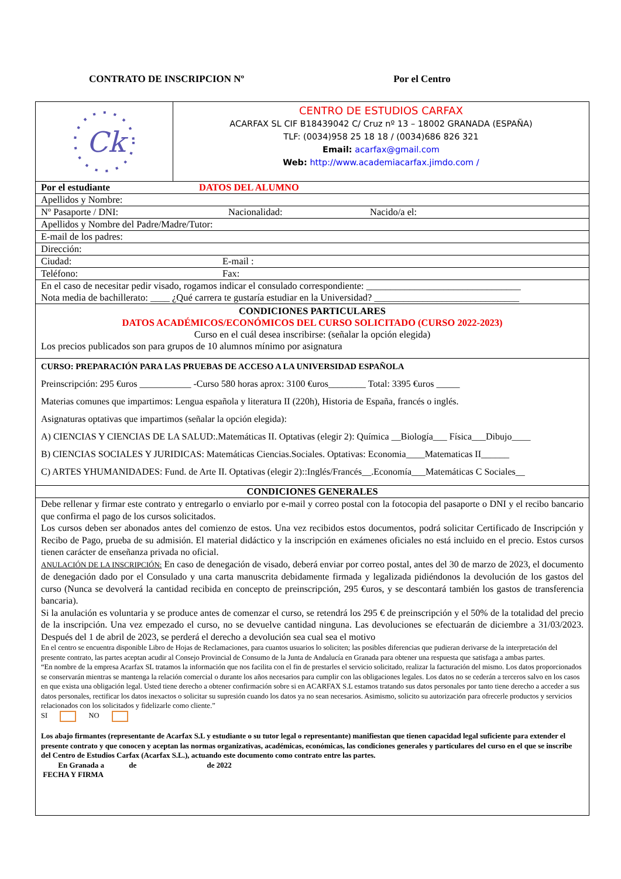CONTRATO DE INSCRIPCION Nº Por el Centro
Ck
CENTRO DE ESTUDIOS CARFAX
ACARFAX SL CIF B18439042 C/ Cruz nº 13 – 18002 GRANADA (ESPAÑA)
TLF: (0034)958 25 18 18 / (0034)686 826 321
Email: acarfax@gmail.com
Web: http://www.academiacarfax.jimdo.com /
Por el estudiante DATOS DEL ALUMNO
Apellidos y Nombre:
Nº Pasaporte / DNI: Nacionalidad: Nacido/a el:
Apellidos y Nombre del Padre/Madre/Tutor:
E-mail de los padres:
Dirección:
Ciudad: E-mail :
Teléfono: Fax:
En el caso de necesitar pedir visado, rogamos indicar el consulado correspondiente: ________________________________
Nota media de bachillerato: ____ ¿Qué carrera te gustaría estudiar en la Universidad? ______________________________
CONDICIONES PARTICULARES
DATOS ACADÉMICOS/ECONÓMICOS DEL CURSO SOLICITADO (CURSO 2022-2023)
Curso en el cuál desea inscribirse: (señalar la opción elegida)
Los precios publicados son para grupos de 10 alumnos mínimo por asignatura
CURSO: PREPARACIÓN PARA LAS PRUEBAS DE ACCESO A LA UNIVERSIDAD ESPAÑOLA
Preinscripción: 295 €uros ___________ -Curso 580 horas aprox: 3100 €uros________ Total: 3395 €uros _____
Materias comunes que impartimos: Lengua española y literatura II (220h), Historia de España, francés o inglés.
Asignaturas optativas que impartimos (señalar la opción elegida):
A) CIENCIAS Y CIENCIAS DE LA SALUD:.Matemáticas II. Optativas (elegir 2): Química __Biología___ Física___Dibujo____
B) CIENCIAS SOCIALES Y JURIDICAS: Matemáticas Ciencias.Sociales. Optativas: Economia____Matematicas II______
C) ARTES YHUMANIDADES: Fund. de Arte II. Optativas (elegir 2)::Inglés/Francés__.Economía___Matemáticas C Sociales__
CONDICIONES GENERALES
Debe rellenar y firmar este contrato y entregarlo o enviarlo por e-mail y correo postal con la fotocopia del pasaporte o DNI y el recibo bancario que confirma el pago de los cursos solicitados.
Los cursos deben ser abonados antes del comienzo de estos. Una vez recibidos estos documentos, podrá solicitar Certificado de Inscripción y Recibo de Pago, prueba de su admisión. El material didáctico y la inscripción en exámenes oficiales no está incluido en el precio. Estos cursos tienen carácter de enseñanza privada no oficial.
ANULACIÓN DE LA INSCRIPCIÓN: En caso de denegación de visado, deberá enviar por correo postal, antes del 30 de marzo de 2023, el documento de denegación dado por el Consulado y una carta manuscrita debidamente firmada y legalizada pidiéndonos la devolución de los gastos del curso (Nunca se devolverá la cantidad recibida en concepto de preinscripción, 295 €uros, y se descontará también los gastos de transferencia bancaria).
Si la anulación es voluntaria y se produce antes de comenzar el curso, se retendrá los 295 € de preinscripción y el 50% de la totalidad del precio de la inscripción. Una vez empezado el curso, no se devuelve cantidad ninguna. Las devoluciones se efectuarán de diciembre a 31/03/2023. Después del 1 de abril de 2023, se perderá el derecho a devolución sea cual sea el motivo
En el centro se encuentra disponible Libro de Hojas de Reclamaciones, para cuantos usuarios lo soliciten; las posibles diferencias que pudieran derivarse de la interpretación del presente contrato, las partes aceptan acudir al Consejo Provincial de Consumo de la Junta de Andalucía en Granada para obtener una respuesta que satisfaga a ambas partes.
“En nombre de la empresa Acarfax SL tratamos la información que nos facilita con el fin de prestarles el servicio solicitado, realizar la facturación del mismo. Los datos proporcionados se conservarán mientras se mantenga la relación comercial o durante los años necesarios para cumplir con las obligaciones legales. Los datos no se cederán a terceros salvo en los casos en que exista una obligación legal. Usted tiene derecho a obtener confirmación sobre si en ACARFAX S.L estamos tratando sus datos personales por tanto tiene derecho a acceder a sus datos personales, rectificar los datos inexactos o solicitar su supresión cuando los datos ya no sean necesarios. Asimismo, solicito su autorización para ofrecerle productos y servicios relacionados con los solicitados y fidelizarle como cliente.”
SI NO
Los abajo firmantes (representante de Acarfax S.L y estudiante o su tutor legal o representante) manifiestan que tienen capacidad legal suficiente para extender el presente contrato y que conocen y aceptan las normas organizativas, académicas, económicas, las condiciones generales y particulares del curso en el que se inscribe del Centro de Estudios Carfax (Acarfax S.L.), actuando este documento como contrato entre las partes.
En Granada a de de 2022
FECHA Y FIRMA